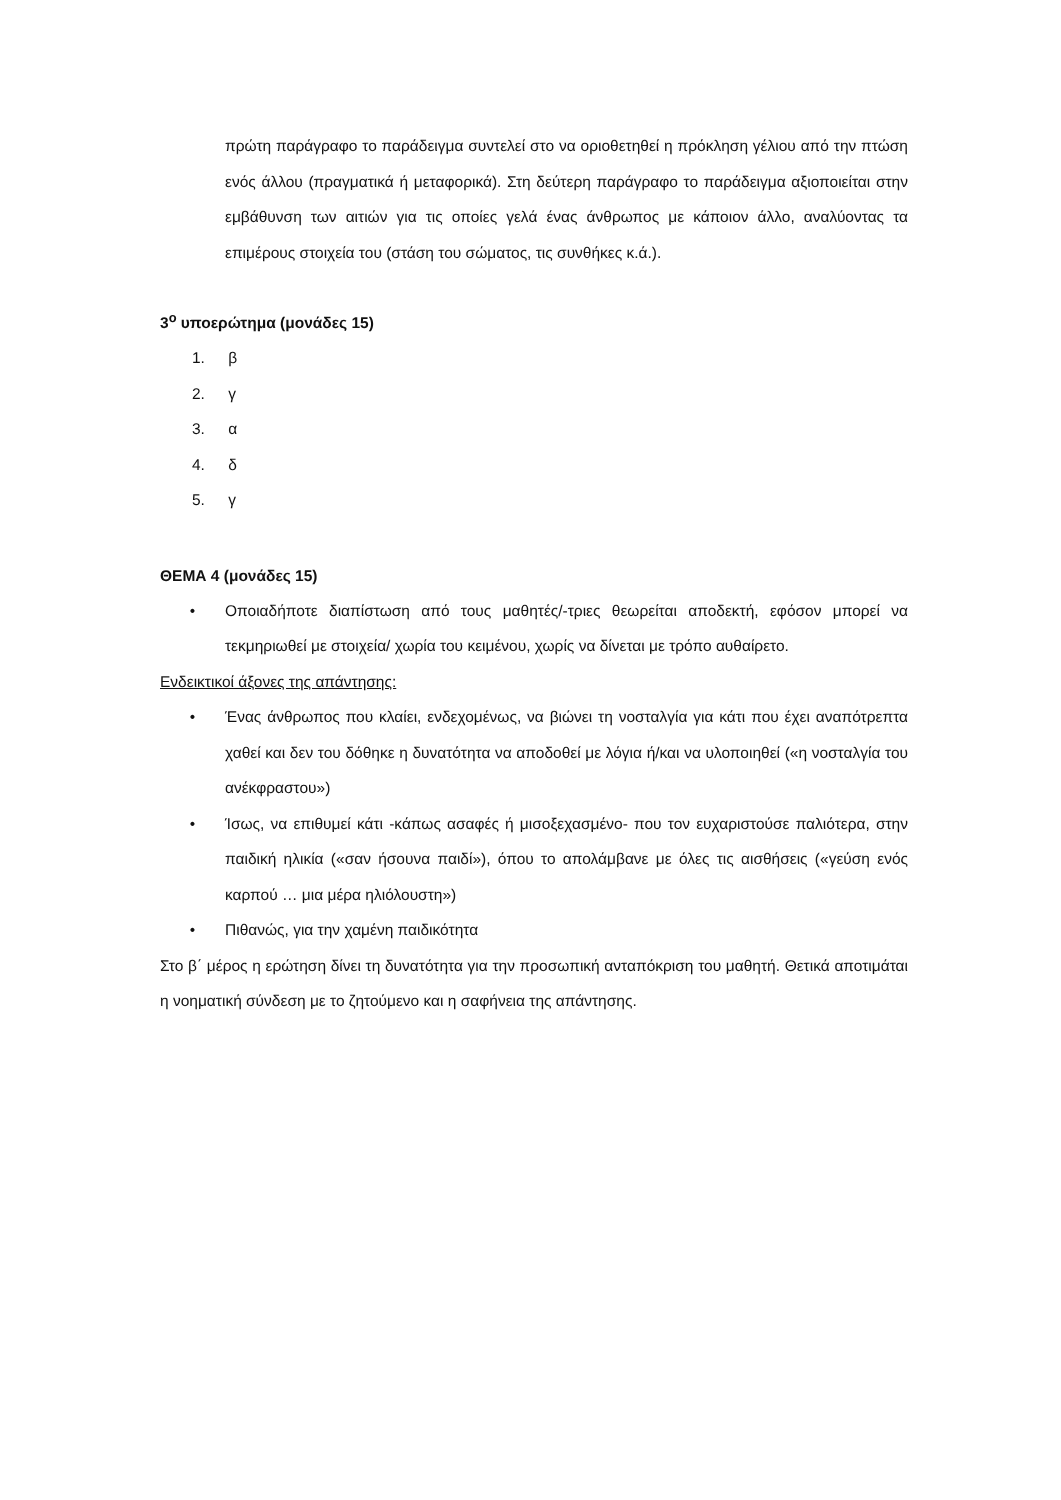πρώτη παράγραφο το παράδειγμα συντελεί στο να οριοθετηθεί η πρόκληση γέλιου από την πτώση ενός άλλου (πραγματικά ή μεταφορικά). Στη δεύτερη παράγραφο το παράδειγμα αξιοποιείται στην εμβάθυνση των αιτιών για τις οποίες γελά ένας άνθρωπος με κάποιον άλλο, αναλύοντας τα επιμέρους στοιχεία του (στάση του σώματος, τις συνθήκες κ.ά.).
3<sup>ο</sup> υποερώτημα (μονάδες 15)
1. β
2. γ
3. α
4. δ
5. γ
ΘΕΜΑ 4 (μονάδες 15)
• Οποιαδήποτε διαπίστωση από τους μαθητές/-τριες θεωρείται αποδεκτή, εφόσον μπορεί να τεκμηριωθεί με στοιχεία/ χωρία του κειμένου, χωρίς να δίνεται με τρόπο αυθαίρετο.
Ενδεικτικοί άξονες της απάντησης:
• Ένας άνθρωπος που κλαίει, ενδεχομένως, να βιώνει τη νοσταλγία για κάτι που έχει αναπότρεπτα χαθεί και δεν του δόθηκε η δυνατότητα να αποδοθεί με λόγια ή/και να υλοποιηθεί («η νοσταλγία του ανέκφραστου»)
• Ίσως, να επιθυμεί κάτι -κάπως ασαφές ή μισοξεχασμένο- που τον ευχαριστούσε παλιότερα, στην παιδική ηλικία («σαν ήσουνα παιδί»), όπου το απολάμβανε με όλες τις αισθήσεις («γεύση ενός καρπού … μια μέρα ηλιόλουστη»)
• Πιθανώς, για την χαμένη παιδικότητα
Στο β΄ μέρος η ερώτηση δίνει τη δυνατότητα για την προσωπική ανταπόκριση του μαθητή. Θετικά αποτιμάται η νοηματική σύνδεση με το ζητούμενο και η σαφήνεια της απάντησης.